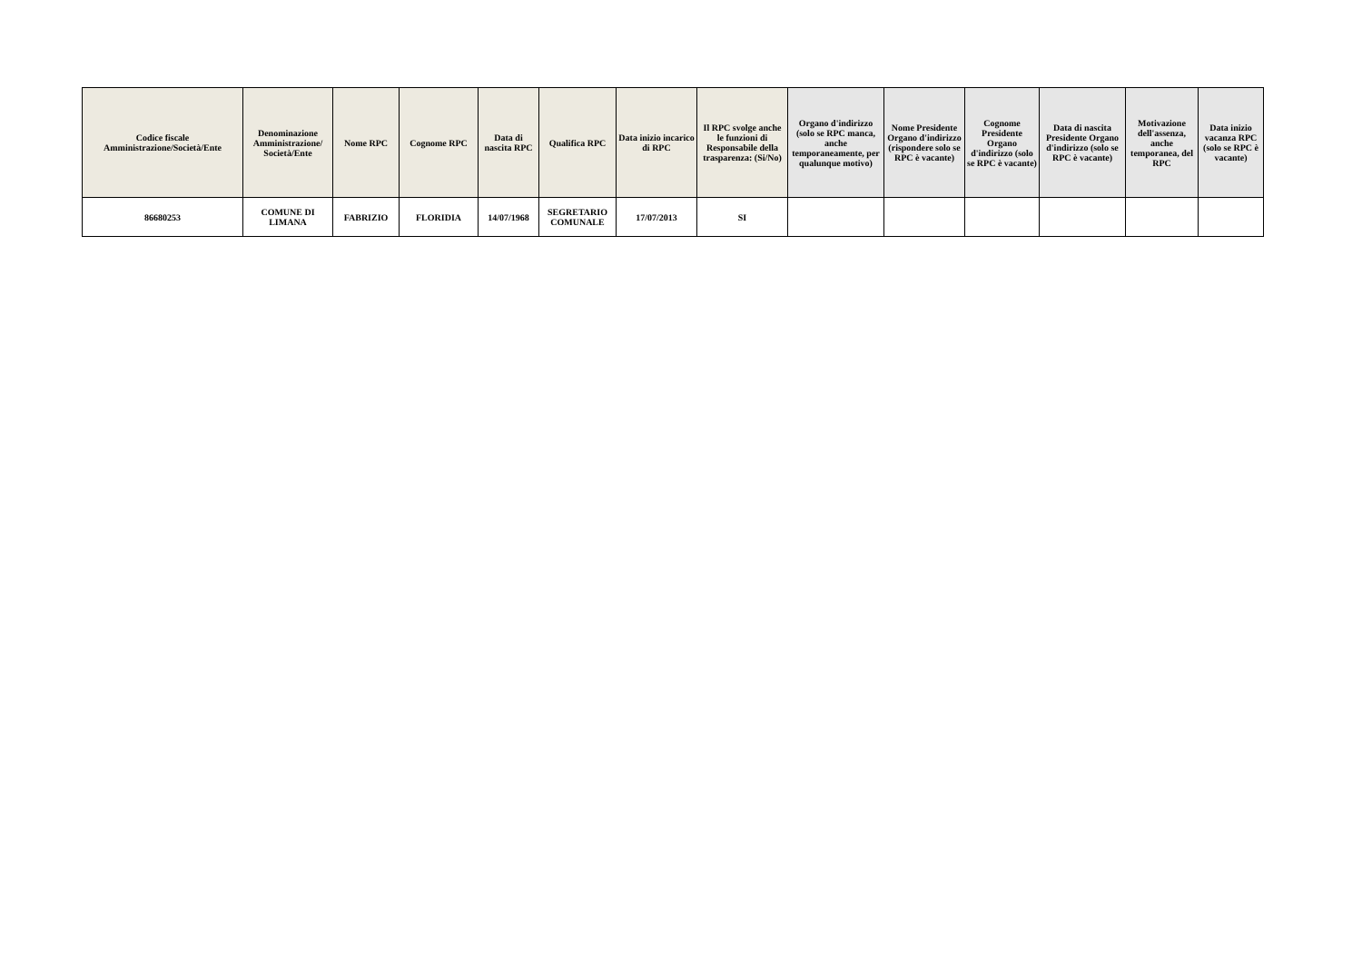| Codice fiscale Amministrazione/Società/Ente | Denominazione Amministrazione/ Società/Ente | Nome RPC | Cognome RPC | Data di nascita RPC | Qualifica RPC | Data inizio incarico di RPC | Il RPC svolge anche le funzioni di Responsabile della trasparenza: (Si/No) | Organo d'indirizzo (solo se RPC manca, anche temporaneamente, per qualunque motivo) | Nome Presidente Organo d'indirizzo (rispondere solo se RPC è vacante) | Cognome Presidente Organo d'indirizzo (solo se RPC è vacante) | Data di nascita Presidente Organo d'indirizzo (solo se RPC è vacante) | Motivazione dell'assenza, anche temporanea, del RPC | Data inizio vacanza RPC (solo se RPC è vacante) |
| --- | --- | --- | --- | --- | --- | --- | --- | --- | --- | --- | --- | --- | --- |
| 86680253 | COMUNE DI LIMANA | FABRIZIO | FLORIDIA | 14/07/1968 | SEGRETARIO COMUNALE | 17/07/2013 | SI | | | | | | |